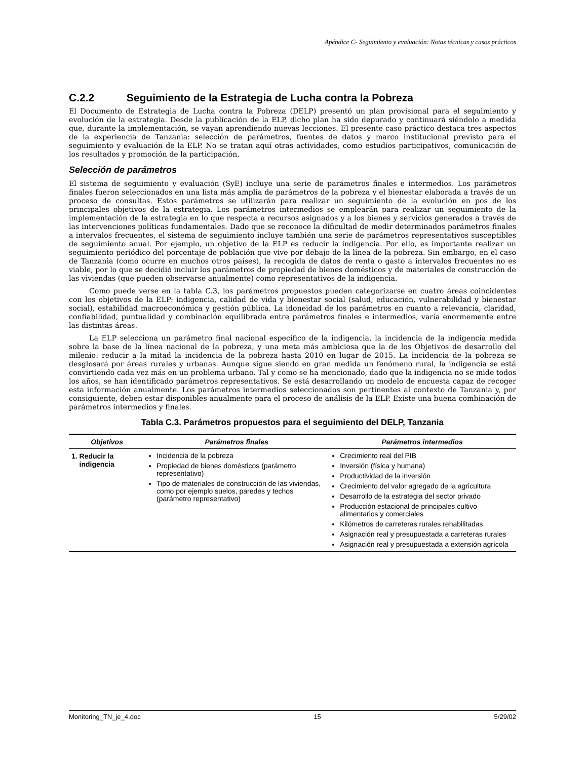Apéndice C- Seguimiento y evaluación: Notas técnicas y casos prácticos
C.2.2 Seguimiento de la Estrategia de Lucha contra la Pobreza
El Documento de Estrategia de Lucha contra la Pobreza (DELP) presentó un plan provisional para el seguimiento y evolución de la estrategia. Desde la publicación de la ELP, dicho plan ha sido depurado y continuará siéndolo a medida que, durante la implementación, se vayan aprendiendo nuevas lecciones. El presente caso práctico destaca tres aspectos de la experiencia de Tanzania: selección de parámetros, fuentes de datos y marco institucional previsto para el seguimiento y evaluación de la ELP. No se tratan aquí otras actividades, como estudios participativos, comunicación de los resultados y promoción de la participación.
Selección de parámetros
El sistema de seguimiento y evaluación (SyE) incluye una serie de parámetros finales e intermedios. Los parámetros finales fueron seleccionados en una lista más amplia de parámetros de la pobreza y el bienestar elaborada a través de un proceso de consultas. Estos parámetros se utilizarán para realizar un seguimiento de la evolución en pos de los principales objetivos de la estrategia. Los parámetros intermedios se emplearán para realizar un seguimiento de la implementación de la estrategia en lo que respecta a recursos asignados y a los bienes y servicios generados a través de las intervenciones políticas fundamentales. Dado que se reconoce la dificultad de medir determinados parámetros finales a intervalos frecuentes, el sistema de seguimiento incluye también una serie de parámetros representativos susceptibles de seguimiento anual. Por ejemplo, un objetivo de la ELP es reducir la indigencia. Por ello, es importante realizar un seguimiento periódico del porcentaje de población que vive por debajo de la línea de la pobreza. Sin embargo, en el caso de Tanzania (como ocurre en muchos otros países), la recogida de datos de renta o gasto a intervalos frecuentes no es viable, por lo que se decidió incluir los parámetros de propiedad de bienes domésticos y de materiales de construcción de las viviendas (que pueden observarse anualmente) como representativos de la indigencia.
Como puede verse en la tabla C.3, los parámetros propuestos pueden categorizarse en cuatro áreas coincidentes con los objetivos de la ELP: indigencia, calidad de vida y bienestar social (salud, educación, vulnerabilidad y bienestar social), estabilidad macroeconómica y gestión pública. La idoneidad de los parámetros en cuanto a relevancia, claridad, confiabilidad, puntualidad y combinación equilibrada entre parámetros finales e intermedios, varía enormemente entre las distintas áreas.
La ELP selecciona un parámetro final nacional específico de la indigencia, la incidencia de la indigencia medida sobre la base de la línea nacional de la pobreza, y una meta más ambiciosa que la de los Objetivos de desarrollo del milenio: reducir a la mitad la incidencia de la pobreza hasta 2010 en lugar de 2015. La incidencia de la pobreza se desglosará por áreas rurales y urbanas. Aunque sigue siendo en gran medida un fenómeno rural, la indigencia se está convirtiendo cada vez más en un problema urbano. Tal y como se ha mencionado, dado que la indigencia no se mide todos los años, se han identificado parámetros representativos. Se está desarrollando un modelo de encuesta capaz de recoger esta información anualmente. Los parámetros intermedios seleccionados son pertinentes al contexto de Tanzania y, por consiguiente, deben estar disponibles anualmente para el proceso de análisis de la ELP. Existe una buena combinación de parámetros intermedios y finales.
Tabla C.3. Parámetros propuestos para el seguimiento del DELP, Tanzania
| Objetivos | Parámetros finales | Parámetros intermedios |
| --- | --- | --- |
| 1. Reducir la indigencia | Incidencia de la pobreza Propiedad de bienes domésticos (parámetro representativo) Tipo de materiales de construcción de las viviendas, como por ejemplo suelos, paredes y techos (parámetro representativo) | Crecimiento real del PIB Inversión (física y humana) Productividad de la inversión Crecimiento del valor agregado de la agricultura Desarrollo de la estrategia del sector privado Producción estacional de principales cultivo alimentarios y comerciales Kilómetros de carreteras rurales rehabilitadas Asignación real y presupuestada a carreteras rurales Asignación real y presupuestada a extensión agrícola |
Monitoring_TN_je_4.doc 15 5/29/02